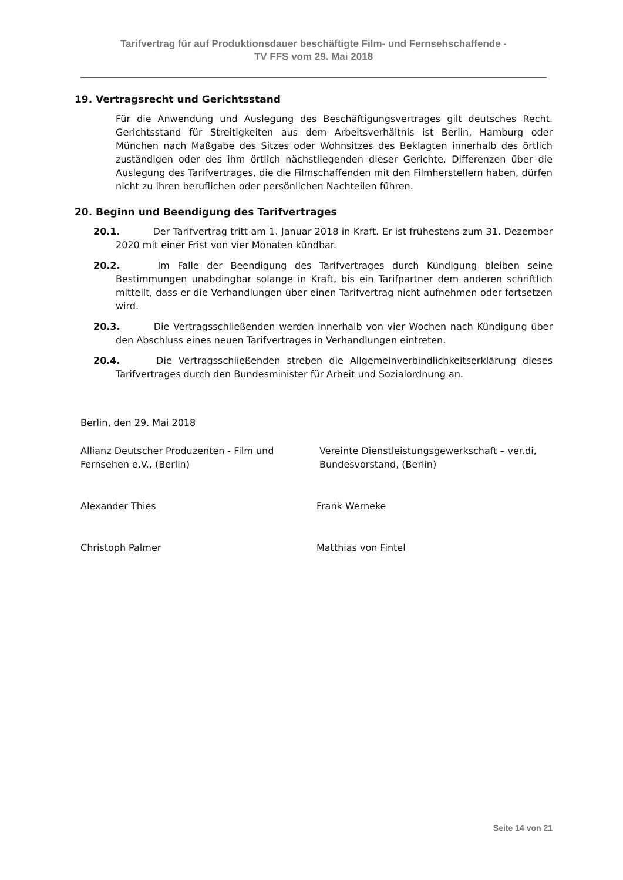Tarifvertrag für auf Produktionsdauer beschäftigte Film- und Fernsehschaffende -
TV FFS vom 29. Mai 2018
19. Vertragsrecht und Gerichtsstand
Für die Anwendung und Auslegung des Beschäftigungsvertrages gilt deutsches Recht. Gerichtsstand für Streitigkeiten aus dem Arbeitsverhältnis ist Berlin, Hamburg oder München nach Maßgabe des Sitzes oder Wohnsitzes des Beklagten innerhalb des örtlich zuständigen oder des ihm örtlich nächstliegenden dieser Gerichte. Differenzen über die Auslegung des Tarifvertrages, die die Filmschaffenden mit den Filmherstellern haben, dürfen nicht zu ihren beruflichen oder persönlichen Nachteilen führen.
20. Beginn und Beendigung des Tarifvertrages
20.1. Der Tarifvertrag tritt am 1. Januar 2018 in Kraft. Er ist frühestens zum 31. Dezember 2020 mit einer Frist von vier Monaten kündbar.
20.2. Im Falle der Beendigung des Tarifvertrages durch Kündigung bleiben seine Bestimmungen unabdingbar solange in Kraft, bis ein Tarifpartner dem anderen schriftlich mitteilt, dass er die Verhandlungen über einen Tarifvertrag nicht aufnehmen oder fortsetzen wird.
20.3. Die Vertragsschließenden werden innerhalb von vier Wochen nach Kündigung über den Abschluss eines neuen Tarifvertrages in Verhandlungen eintreten.
20.4. Die Vertragsschließenden streben die Allgemeinverbindlichkeitserklärung dieses Tarifvertrages durch den Bundesminister für Arbeit und Sozialordnung an.
Berlin, den 29. Mai 2018
Allianz Deutscher Produzenten - Film und Fernsehen e.V., (Berlin)
Vereinte Dienstleistungsgewerkschaft – ver.di, Bundesvorstand, (Berlin)
Alexander Thies Frank Werneke
Christoph Palmer Matthias von Fintel
Seite 14 von 21